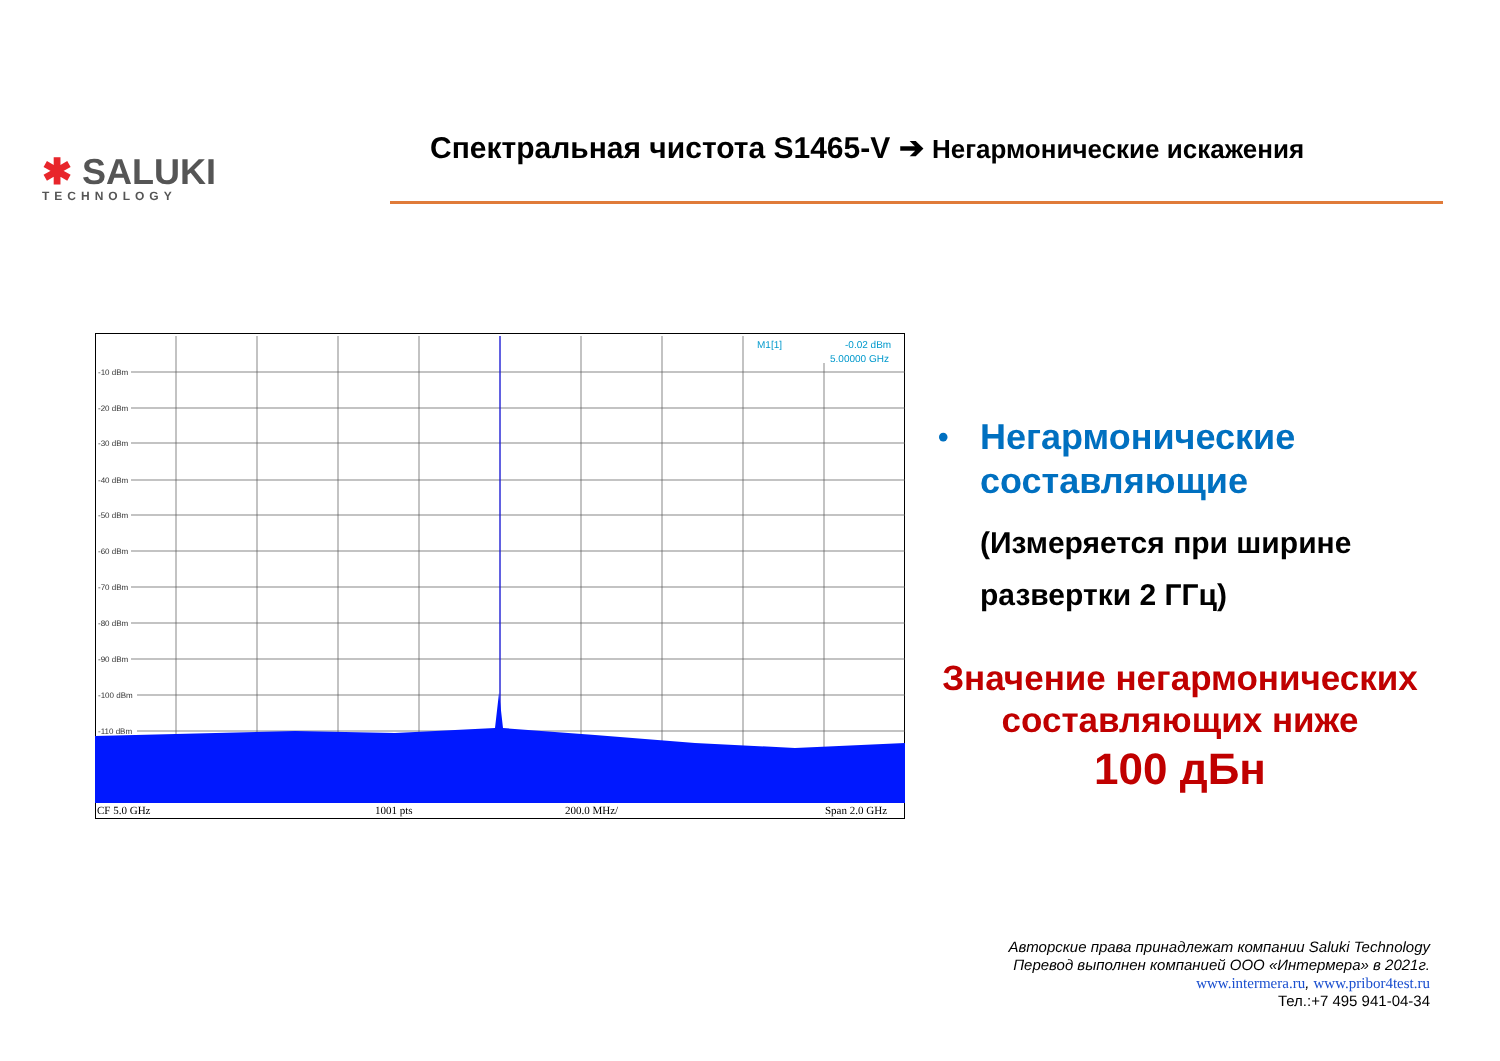✱ SALUKI
TECHNOLOGY
Спектральная чистота S1465-V ➔ Негармонические искажения
-10 dBm
-20 dBm
-30 dBm
-40 dBm
-50 dBm
-60 dBm
-70 dBm
-80 dBm
-90 dBm
-100 dBm
-110 dBm
M1[1]
-0.02 dBm
5.00000 GHz
CF 5.0 GHz
1001 pts
200.0 MHz/
Span 2.0 GHz
• Негармонические составляющие
(Измеряется при ширине развертки 2 ГГц)
Значение негармонических составляющих ниже
100 дБн
Авторские права принадлежат компании Saluki Technology
Перевод выполнен компанией ООО «Интермера» в 2021г.
www.intermera.ru, www.pribor4test.ru
Тел.:+7 495 941-04-34